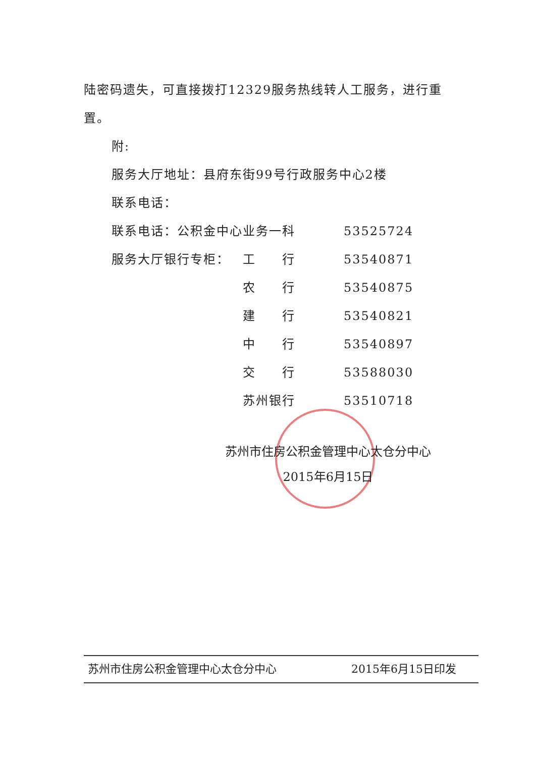陆密码遗失，可直接拨打12329服务热线转人工服务，进行重置。
附:
服务大厅地址：县府东街99号行政服务中心2楼
| 联系电话： | | |
| 联系电话：公积金中心业务一科 | | 53525724 |
| 服务大厅银行专柜： | 工 行 | 53540871 |
| | 农 行 | 53540875 |
| | 建 行 | 53540821 |
| | 中 行 | 53540897 |
| | 交 行 | 53588030 |
| | 苏州银行 | 53510718 |
苏州市住房公积金管理中心太仓分中心
2015年6月15日
苏州市住房公积金管理中心太仓分中心 2015年6月15日印发